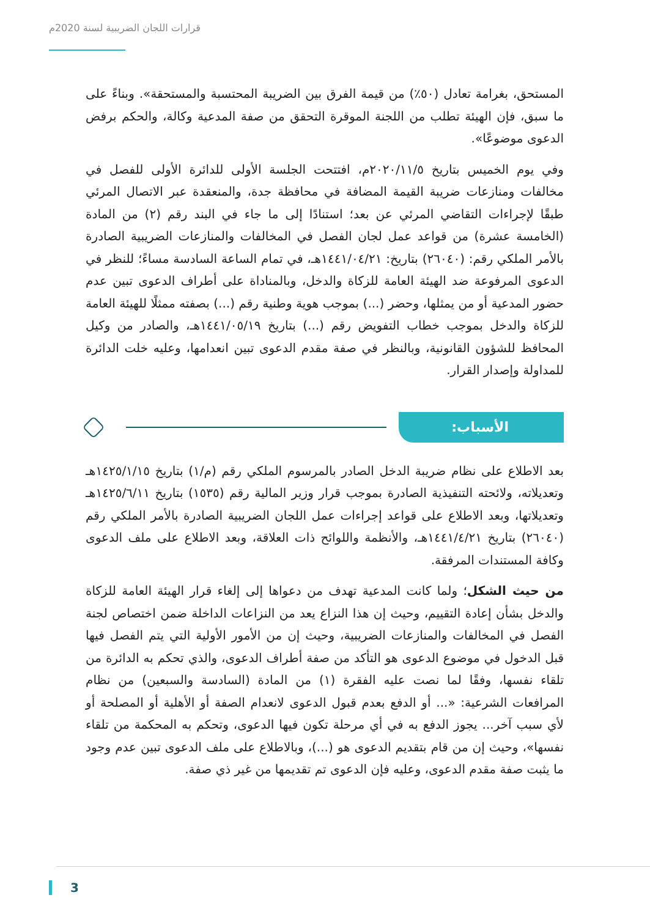قرارات اللجان الضريبية لسنة 2020م
المستحق، بغرامة تعادل (٥٠٪) من قيمة الفرق بين الضريبة المحتسبة والمستحقة». وبناءً على ما سبق، فإن الهيئة تطلب من اللجنة الموقرة التحقق من صفة المدعية وكالة، والحكم برفض الدعوى موضوعًا».
وفي يوم الخميس بتاريخ ٢٠٢٠/١١/٥م، افتتحت الجلسة الأولى للدائرة الأولى للفصل في مخالفات ومنازعات ضريبة القيمة المضافة في محافظة جدة، والمنعقدة عبر الاتصال المرئي طبقًا لإجراءات التقاضي المرئي عن بعد؛ استنادًا إلى ما جاء في البند رقم (٢) من المادة (الخامسة عشرة) من قواعد عمل لجان الفصل في المخالفات والمنازعات الضريبية الصادرة بالأمر الملكي رقم: (٢٦٠٤٠) بتاريخ: ١٤٤١/٠٤/٢١هـ، في تمام الساعة السادسة مساءً؛ للنظر في الدعوى المرفوعة ضد الهيئة العامة للزكاة والدخل، وبالمناداة على أطراف الدعوى تبين عدم حضور المدعية أو من يمثلها، وحضر (...) بموجب هوية وطنية رقم (...) بصفته ممثلًا للهيئة العامة للزكاة والدخل بموجب خطاب التفويض رقم (...) بتاريخ ١٤٤١/٠٥/١٩هـ، والصادر من وكيل المحافظ للشؤون القانونية، وبالنظر في صفة مقدم الدعوى تبين انعدامها، وعليه خلت الدائرة للمداولة وإصدار القرار.
الأسباب:
بعد الاطلاع على نظام ضريبة الدخل الصادر بالمرسوم الملكي رقم (م/١) بتاريخ ١٤٢٥/١/١٥هـ وتعديلاته، ولائحته التنفيذية الصادرة بموجب قرار وزير المالية رقم (١٥٣٥) بتاريخ ١٤٢٥/٦/١١هـ وتعديلاتها، وبعد الاطلاع على قواعد إجراءات عمل اللجان الضريبية الصادرة بالأمر الملكي رقم (٢٦٠٤٠) بتاريخ ١٤٤١/٤/٢١هـ، والأنظمة واللوائح ذات العلاقة، وبعد الاطلاع على ملف الدعوى وكافة المستندات المرفقة.
من حيث الشكل؛ ولما كانت المدعية تهدف من دعواها إلى إلغاء قرار الهيئة العامة للزكاة والدخل بشأن إعادة التقييم، وحيث إن هذا النزاع يعد من النزاعات الداخلة ضمن اختصاص لجنة الفصل في المخالفات والمنازعات الضريبية، وحيث إن من الأمور الأولية التي يتم الفصل فيها قبل الدخول في موضوع الدعوى هو التأكد من صفة أطراف الدعوى، والذي تحكم به الدائرة من تلقاء نفسها، وفقًا لما نصت عليه الفقرة (١) من المادة (السادسة والسبعين) من نظام المرافعات الشرعية: «... أو الدفع بعدم قبول الدعوى لانعدام الصفة أو الأهلية أو المصلحة أو لأي سبب آخر... يجوز الدفع به في أي مرحلة تكون فيها الدعوى، وتحكم به المحكمة من تلقاء نفسها»، وحيث إن من قام بتقديم الدعوى هو (...)، وبالاطلاع على ملف الدعوى تبين عدم وجود ما يثبت صفة مقدم الدعوى، وعليه فإن الدعوى تم تقديمها من غير ذي صفة.
3